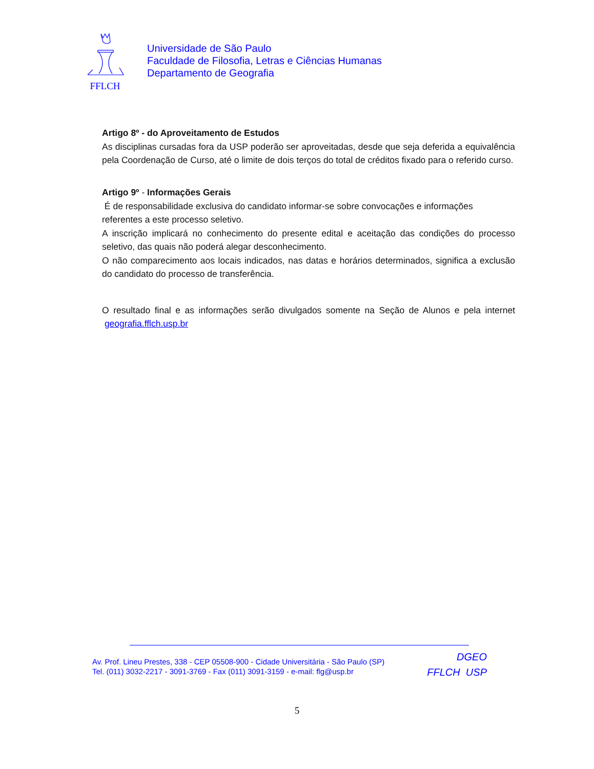FFLCH
Universidade de São Paulo
Faculdade de Filosofia, Letras e Ciências Humanas
Departamento de Geografia
Artigo 8º - do Aproveitamento de Estudos
As disciplinas cursadas fora da USP poderão ser aproveitadas, desde que seja deferida a equivalência pela Coordenação de Curso, até o limite de dois terços do total de créditos fixado para o referido curso.
Artigo 9º - Informações Gerais
É de responsabilidade exclusiva do candidato informar-se sobre convocações e informações referentes a este processo seletivo.
A inscrição implicará no conhecimento do presente edital e aceitação das condições do processo seletivo, das quais não poderá alegar desconhecimento.
O não comparecimento aos locais indicados, nas datas e horários determinados, significa a exclusão do candidato do processo de transferência.
O resultado final e as informações serão divulgados somente na Seção de Alunos e pela internet geografia.fflch.usp.br
Av. Prof. Lineu Prestes, 338 - CEP 05508-900 - Cidade Universitária - São Paulo (SP)
Tel. (011) 3032-2217 - 3091-3769 - Fax (011) 3091-3159 - e-mail: flg@usp.br
DGEO
FFLCH USP
5